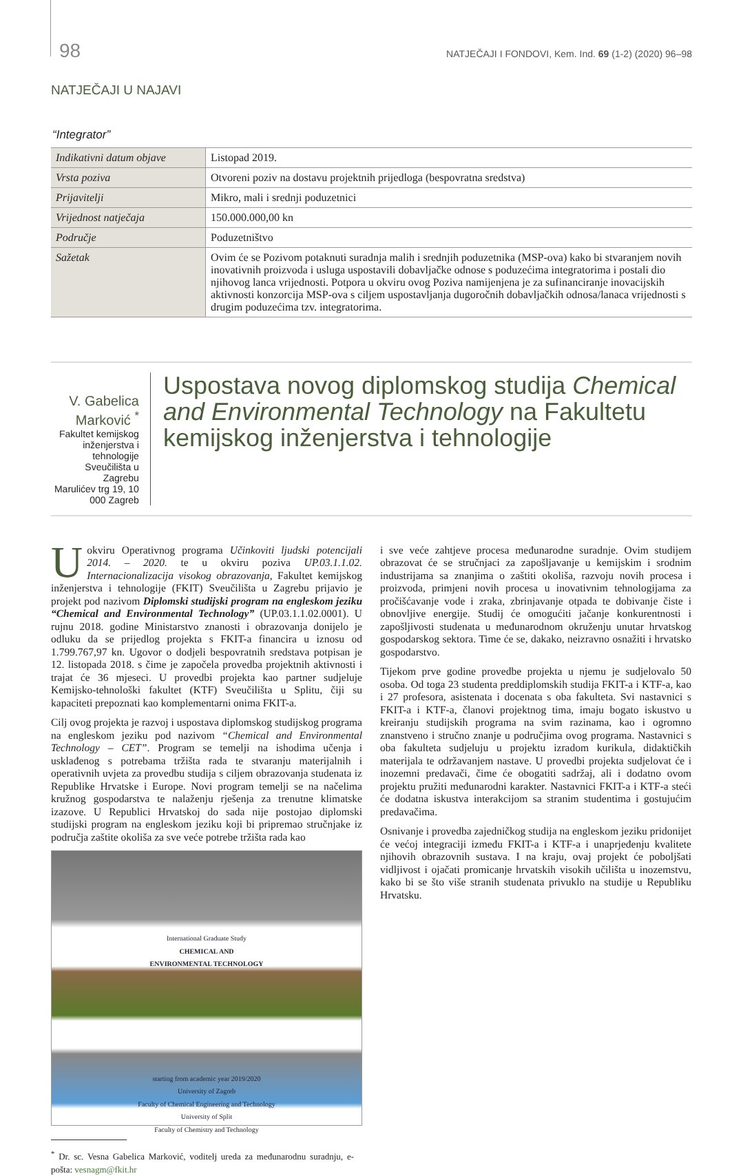98 NATJEČAJI I FONDOVI, Kem. Ind. 69 (1-2) (2020) 96–98
NATJEČAJI U NAJAVI
“Integrator”
| Indikativni datum objave | Listopad 2019. |
| Vrsta poziva | Otvoreni poziv na dostavu projektnih prijedloga (bespovratna sredstva) |
| Prijavitelji | Mikro, mali i srednji poduzetnici |
| Vrijednost natječaja | 150.000.000,00 kn |
| Područje | Poduzetništvo |
| Sažetak | Ovim će se Pozivom potaknuti suradnja malih i srednjih poduzetnika (MSP-ova) kako bi stvaranjem novih inovativnih proizvoda i usluga uspostavili dobavljačke odnose s poduzećima integratorima i postali dio njihovog lanca vrijednosti. Potpora u okviru ovog Poziva namijenjena je za sufinanciranje inovacijskih aktivnosti konzorcija MSP-ova s ciljem uspostavljanja dugoročnih dobavljačkih odnosa/lanaca vrijednosti s drugim poduzećima tzv. integratorima. |
V. Gabelica Marković <sup>*</sup>
Fakultet kemijskog inženjerstva i tehnologije
Sveučilišta u Zagrebu
Marulićev trg 19, 10 000 Zagreb
Uspostava novog diplomskog studija Chemical and Environmental Technology na Fakultetu kemijskog inženjerstva i tehnologije
U okviru Operativnog programa Učinkoviti ljudski potencijali 2014. – 2020. te u okviru poziva UP.03.1.1.02. Internacionalizacija visokog obrazovanja, Fakultet kemijskog inženjerstva i tehnologije (FKIT) Sveučilišta u Zagrebu prijavio je projekt pod nazivom Diplomski studijski program na engleskom jeziku “Chemical and Environmental Technology” (UP.03.1.1.02.0001). U rujnu 2018. godine Ministarstvo znanosti i obrazovanja donijelo je odluku da se prijedlog projekta s FKIT-a financira u iznosu od 1.799.767,97 kn. Ugovor o dodjeli bespovratnih sredstava potpisan je 12. listopada 2018. s čime je započela provedba projektnih aktivnosti i trajat će 36 mjeseci. U provedbi projekta kao partner sudjeluje Kemijsko-tehnološki fakultet (KTF) Sveučilišta u Splitu, čiji su kapaciteti prepoznati kao komplementarni onima FKIT-a.
Cilj ovog projekta je razvoj i uspostava diplomskog studijskog programa na engleskom jeziku pod nazivom “Chemical and Environmental Technology – CET”. Program se temelji na ishodima učenja i usklađenog s potrebama tržišta rada te stvaranju materijalnih i operativnih uvjeta za provedbu studija s ciljem obrazovanja studenata iz Republike Hrvatske i Europe. Novi program temelji se na načelima kružnog gospodarstva te nalaženju rješenja za trenutne klimatske izazove. U Republici Hrvatskoj do sada nije postojao diplomski studijski program na engleskom jeziku koji bi pripremao stručnjake iz područja zaštite okoliša za sve veće potrebe tržišta rada kao
International Graduate Study
CHEMICAL AND
ENVIRONMENTAL TECHNOLOGY
starting from academic year 2019/2020
University of Zagreb
Faculty of Chemical Engineering and Technology
University of Split
Faculty of Chemistry and Technology
<sup>*</sup> Dr. sc. Vesna Gabelica Marković, voditelj ureda za međunarodnu suradnju, e-pošta: vesnagm@fkit.hr
i sve veće zahtjeve procesa međunarodne suradnje. Ovim studijem obrazovat će se stručnjaci za zapošljavanje u kemijskim i srodnim industrijama sa znanjima o zaštiti okoliša, razvoju novih procesa i proizvoda, primjeni novih procesa u inovativnim tehnologijama za pročišćavanje vode i zraka, zbrinjavanje otpada te dobivanje čiste i obnovljive energije. Studij će omogućiti jačanje konkurentnosti i zapošljivosti studenata u međunarodnom okruženju unutar hrvatskog gospodarskog sektora. Time će se, dakako, neizravno osnažiti i hrvatsko gospodarstvo.
Tijekom prve godine provedbe projekta u njemu je sudjelovalo 50 osoba. Od toga 23 studenta preddiplomskih studija FKIT-a i KTF-a, kao i 27 profesora, asistenata i docenata s oba fakulteta. Svi nastavnici s FKIT-a i KTF-a, članovi projektnog tima, imaju bogato iskustvo u kreiranju studijskih programa na svim razinama, kao i ogromno znanstveno i stručno znanje u područjima ovog programa. Nastavnici s oba fakulteta sudjeluju u projektu izradom kurikula, didaktičkih materijala te održavanjem nastave. U provedbi projekta sudjelovat će i inozemni predavači, čime će obogatiti sadržaj, ali i dodatno ovom projektu pružiti međunarodni karakter. Nastavnici FKIT-a i KTF-a steći će dodatna iskustva interakcijom sa stranim studentima i gostujućim predavačima.
Osnivanje i provedba zajedničkog studija na engleskom jeziku pridonijet će većoj integraciji između FKIT-a i KTF-a i unaprjeđenju kvalitete njihovih obrazovnih sustava. I na kraju, ovaj projekt će poboljšati vidljivost i ojačati promicanje hrvatskih visokih učilišta u inozemstvu, kako bi se što više stranih studenata privuklo na studije u Republiku Hrvatsku.